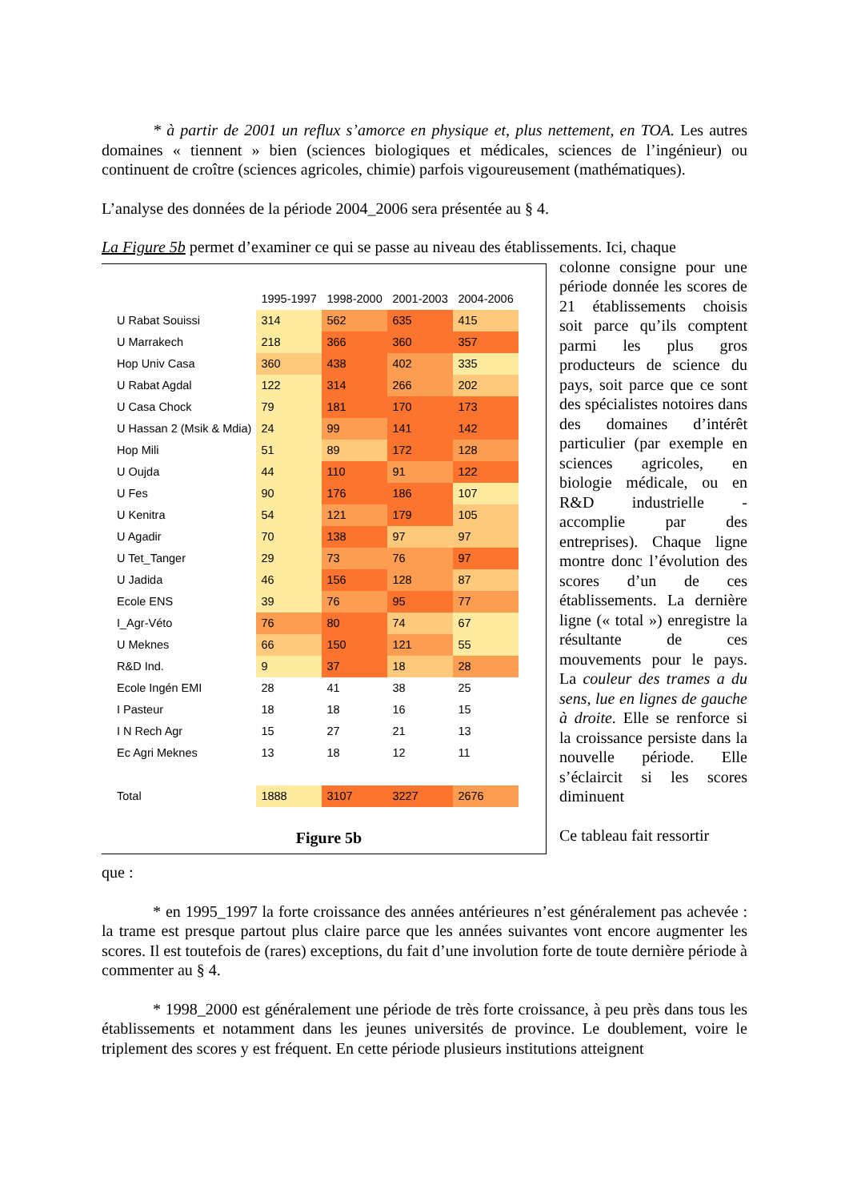* à partir de 2001 un reflux s’amorce en physique et, plus nettement, en TOA. Les autres domaines « tiennent » bien (sciences biologiques et médicales, sciences de l’ingénieur) ou continuent de croître (sciences agricoles, chimie) parfois vigoureusement (mathématiques).
L’analyse des données de la période 2004_2006 sera présentée au § 4.
La Figure 5b permet d’examiner ce qui se passe au niveau des établissements. Ici, chaque
| | 1995-1997 | 1998-2000 | 2001-2003 | 2004-2006 |
| U Rabat Souissi | 314 | 562 | 635 | 415 |
| U Marrakech | 218 | 366 | 360 | 357 |
| Hop Univ Casa | 360 | 438 | 402 | 335 |
| U Rabat Agdal | 122 | 314 | 266 | 202 |
| U Casa Chock | 79 | 181 | 170 | 173 |
| U Hassan 2 (Msik & Mdia) | 24 | 99 | 141 | 142 |
| Hop Mili | 51 | 89 | 172 | 128 |
| U Oujda | 44 | 110 | 91 | 122 |
| U Fes | 90 | 176 | 186 | 107 |
| U Kenitra | 54 | 121 | 179 | 105 |
| U Agadir | 70 | 138 | 97 | 97 |
| U Tet_Tanger | 29 | 73 | 76 | 97 |
| U Jadida | 46 | 156 | 128 | 87 |
| Ecole ENS | 39 | 76 | 95 | 77 |
| I_Agr-Véto | 76 | 80 | 74 | 67 |
| U Meknes | 66 | 150 | 121 | 55 |
| R&D Ind. | 9 | 37 | 18 | 28 |
| Ecole Ingén EMI | 28 | 41 | 38 | 25 |
| I Pasteur | 18 | 18 | 16 | 15 |
| I N Rech Agr | 15 | 27 | 21 | 13 |
| Ec Agri Meknes | 13 | 18 | 12 | 11 |
| Total | 1888 | 3107 | 3227 | 2676 |
Figure 5b
colonne consigne pour une période donnée les scores de 21 établissements choisis soit parce qu’ils comptent parmi les plus gros producteurs de science du pays, soit parce que ce sont des spécialistes notoires dans des domaines d’intérêt particulier (par exemple en sciences agricoles, en biologie médicale, ou en R&D industrielle - accomplie par des entreprises). Chaque ligne montre donc l’évolution des scores d’un de ces établissements. La dernière ligne (« total ») enregistre la résultante de ces mouvements pour le pays. La couleur des trames a du sens, lue en lignes de gauche à droite. Elle se renforce si la croissance persiste dans la nouvelle période. Elle s’éclaircit si les scores diminuent
Ce tableau fait ressortir
que :
* en 1995_1997 la forte croissance des années antérieures n’est généralement pas achevée : la trame est presque partout plus claire parce que les années suivantes vont encore augmenter les scores. Il est toutefois de (rares) exceptions, du fait d’une involution forte de toute dernière période à commenter au § 4.
* 1998_2000 est généralement une période de très forte croissance, à peu près dans tous les établissements et notamment dans les jeunes universités de province. Le doublement, voire le triplement des scores y est fréquent. En cette période plusieurs institutions atteignent